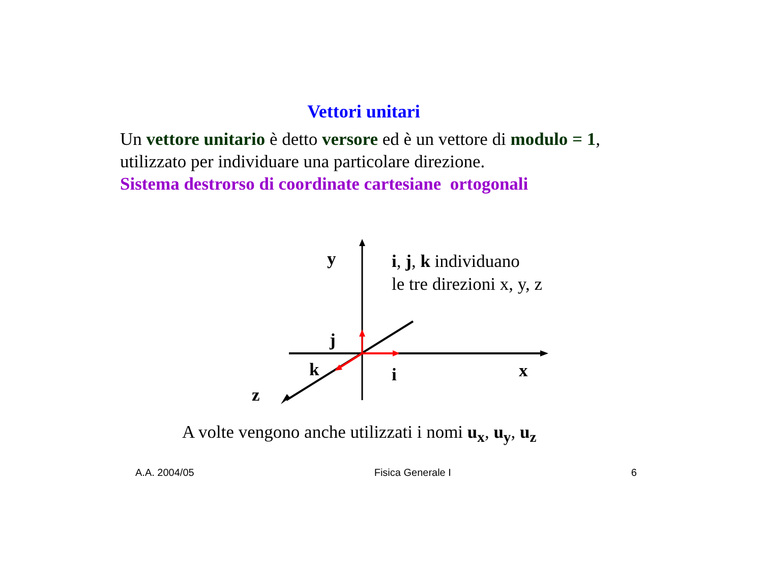Vettori unitari
Un vettore unitario è detto versore ed è un vettore di modulo = 1, utilizzato per individuare una particolare direzione.
Sistema destrorso di coordinate cartesiane ortogonali
y
i, j, k individuano
le tre direzioni x, y, z
j
k
i
x
z
A volte vengono anche utilizzati i nomi u<sub>x</sub>, u<sub>y</sub>, u<sub>z</sub>
A.A. 2004/05 Fisica Generale I 6